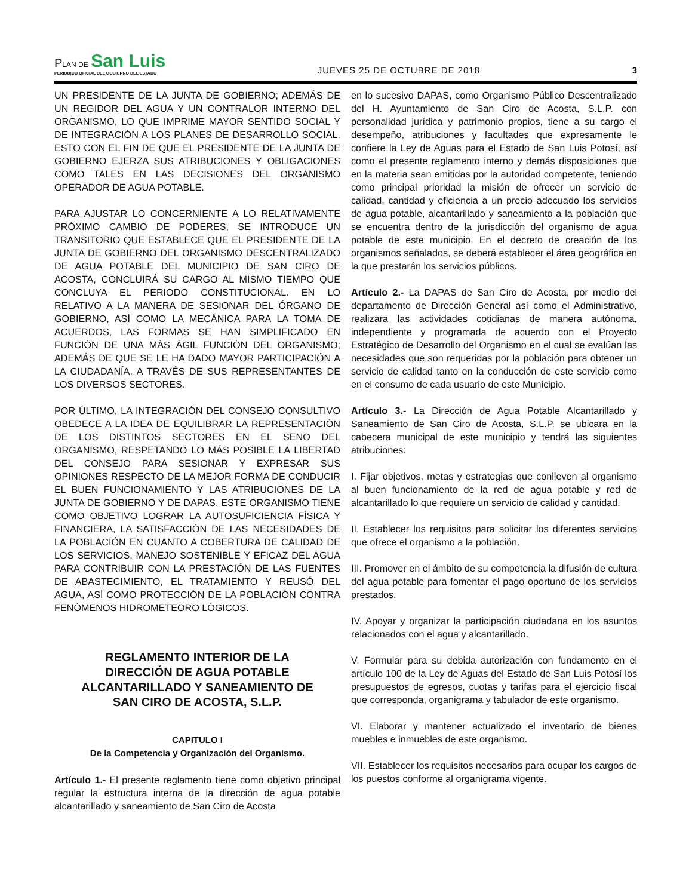PLAN DE San Luis
PERIODICO OFICIAL DEL GOBIERNO DEL ESTADO
JUEVES 25 DE OCTUBRE DE 2018
3
UN PRESIDENTE DE LA JUNTA DE GOBIERNO; ADEMÁS DE UN REGIDOR DEL AGUA Y UN CONTRALOR INTERNO DEL ORGANISMO, LO QUE IMPRIME MAYOR SENTIDO SOCIAL Y DE INTEGRACIÓN A LOS PLANES DE DESARROLLO SOCIAL. ESTO CON EL FIN DE QUE EL PRESIDENTE DE LA JUNTA DE GOBIERNO EJERZA SUS ATRIBUCIONES Y OBLIGACIONES COMO TALES EN LAS DECISIONES DEL ORGANISMO OPERADOR DE AGUA POTABLE.
PARA AJUSTAR LO CONCERNIENTE A LO RELATIVAMENTE PRÓXIMO CAMBIO DE PODERES, SE INTRODUCE UN TRANSITORIO QUE ESTABLECE QUE EL PRESIDENTE DE LA JUNTA DE GOBIERNO DEL ORGANISMO DESCENTRALIZADO DE AGUA POTABLE DEL MUNICIPIO DE SAN CIRO DE ACOSTA, CONCLUIRÁ SU CARGO AL MISMO TIEMPO QUE CONCLUYA EL PERIODO CONSTITUCIONAL. EN LO RELATIVO A LA MANERA DE SESIONAR DEL ÓRGANO DE GOBIERNO, ASÍ COMO LA MECÁNICA PARA LA TOMA DE ACUERDOS, LAS FORMAS SE HAN SIMPLIFICADO EN FUNCIÓN DE UNA MÁS ÁGIL FUNCIÓN DEL ORGANISMO; ADEMÁS DE QUE SE LE HA DADO MAYOR PARTICIPACIÓN A LA CIUDADANÍA, A TRAVÉS DE SUS REPRESENTANTES DE LOS DIVERSOS SECTORES.
POR ÚLTIMO, LA INTEGRACIÓN DEL CONSEJO CONSULTIVO OBEDECE A LA IDEA DE EQUILIBRAR LA REPRESENTACIÓN DE LOS DISTINTOS SECTORES EN EL SENO DEL ORGANISMO, RESPETANDO LO MÁS POSIBLE LA LIBERTAD DEL CONSEJO PARA SESIONAR Y EXPRESAR SUS OPINIONES RESPECTO DE LA MEJOR FORMA DE CONDUCIR EL BUEN FUNCIONAMIENTO Y LAS ATRIBUCIONES DE LA JUNTA DE GOBIERNO Y DE DAPAS. ESTE ORGANISMO TIENE COMO OBJETIVO LOGRAR LA AUTOSUFICIENCIA FÍSICA Y FINANCIERA, LA SATISFACCIÓN DE LAS NECESIDADES DE LA POBLACIÓN EN CUANTO A COBERTURA DE CALIDAD DE LOS SERVICIOS, MANEJO SOSTENIBLE Y EFICAZ DEL AGUA PARA CONTRIBUIR CON LA PRESTACIÓN DE LAS FUENTES DE ABASTECIMIENTO, EL TRATAMIENTO Y REUSÓ DEL AGUA, ASÍ COMO PROTECCIÓN DE LA POBLACIÓN CONTRA FENÓMENOS HIDROMETEORO LÓGICOS.
REGLAMENTO INTERIOR DE LA DIRECCIÓN DE AGUA POTABLE ALCANTARILLADO Y SANEAMIENTO DE SAN CIRO DE ACOSTA, S.L.P.
CAPITULO I
De la Competencia y Organización del Organismo.
Artículo 1.- El presente reglamento tiene como objetivo principal regular la estructura interna de la dirección de agua potable alcantarillado y saneamiento de San Ciro de Acosta
en lo sucesivo DAPAS, como Organismo Público Descentralizado del H. Ayuntamiento de San Ciro de Acosta, S.L.P. con personalidad jurídica y patrimonio propios, tiene a su cargo el desempeño, atribuciones y facultades que expresamente le confiere la Ley de Aguas para el Estado de San Luis Potosí, así como el presente reglamento interno y demás disposiciones que en la materia sean emitidas por la autoridad competente, teniendo como principal prioridad la misión de ofrecer un servicio de calidad, cantidad y eficiencia a un precio adecuado los servicios de agua potable, alcantarillado y saneamiento a la población que se encuentra dentro de la jurisdicción del organismo de agua potable de este municipio. En el decreto de creación de los organismos señalados, se deberá establecer el área geográfica en la que prestarán los servicios públicos.
Artículo 2.- La DAPAS de San Ciro de Acosta, por medio del departamento de Dirección General así como el Administrativo, realizara las actividades cotidianas de manera autónoma, independiente y programada de acuerdo con el Proyecto Estratégico de Desarrollo del Organismo en el cual se evalúan las necesidades que son requeridas por la población para obtener un servicio de calidad tanto en la conducción de este servicio como en el consumo de cada usuario de este Municipio.
Artículo 3.- La Dirección de Agua Potable Alcantarillado y Saneamiento de San Ciro de Acosta, S.L.P. se ubicara en la cabecera municipal de este municipio y tendrá las siguientes atribuciones:
I. Fijar objetivos, metas y estrategias que conlleven al organismo al buen funcionamiento de la red de agua potable y red de alcantarillado lo que requiere un servicio de calidad y cantidad.
II. Establecer los requisitos para solicitar los diferentes servicios que ofrece el organismo a la población.
III. Promover en el ámbito de su competencia la difusión de cultura del agua potable para fomentar el pago oportuno de los servicios prestados.
IV. Apoyar y organizar la participación ciudadana en los asuntos relacionados con el agua y alcantarillado.
V. Formular para su debida autorización con fundamento en el artículo 100 de la Ley de Aguas del Estado de San Luis Potosí los presupuestos de egresos, cuotas y tarifas para el ejercicio fiscal que corresponda, organigrama y tabulador de este organismo.
VI. Elaborar y mantener actualizado el inventario de bienes muebles e inmuebles de este organismo.
VII. Establecer los requisitos necesarios para ocupar los cargos de los puestos conforme al organigrama vigente.